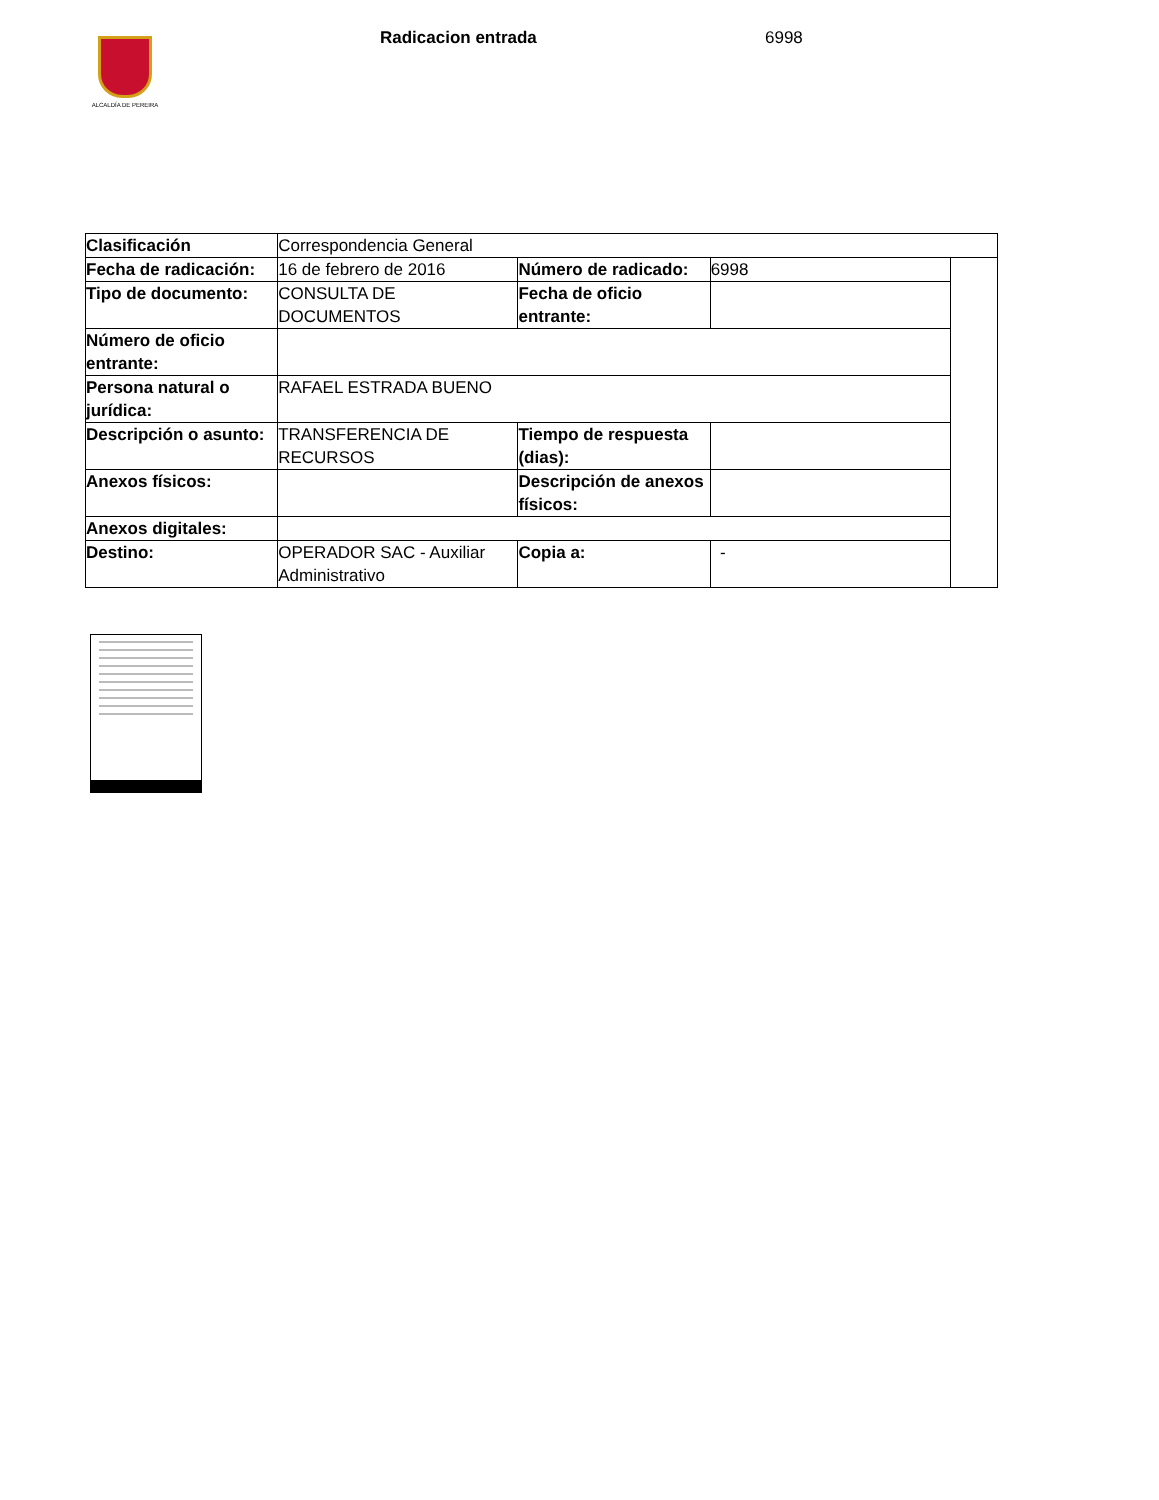ALCALDÍA DE PEREIRA
Radicacion entrada 6998
| Clasificación | Correspondencia General | | | |
| Fecha de radicación: | 16 de febrero de 2016 | Número de radicado: | 6998 | |
| Tipo de documento: | CONSULTA DE DOCUMENTOS | Fecha de oficio entrante: | | |
| Número de oficio entrante: | | | | |
| Persona natural o jurídica: | RAFAEL ESTRADA BUENO | | | |
| Descripción o asunto: | TRANSFERENCIA DE RECURSOS | Tiempo de respuesta (dias): | | |
| Anexos físicos: | | Descripción de anexos físicos: | | |
| Anexos digitales: | | | | |
| Destino: | OPERADOR SAC - Auxiliar Administrativo | Copia a: | - | |